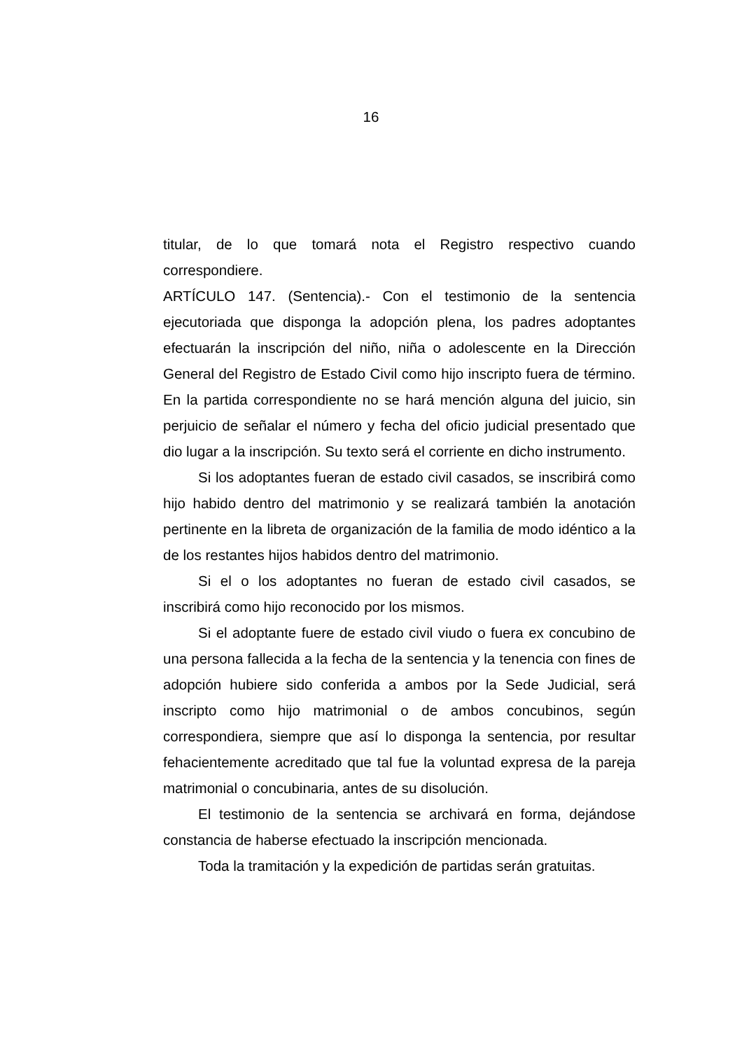16
titular, de lo que tomará nota el Registro respectivo cuando correspondiere.
ARTÍCULO 147. (Sentencia).- Con el testimonio de la sentencia ejecutoriada que disponga la adopción plena, los padres adoptantes efectuarán la inscripción del niño, niña o adolescente en la Dirección General del Registro de Estado Civil como hijo inscripto fuera de término. En la partida correspondiente no se hará mención alguna del juicio, sin perjuicio de señalar el número y fecha del oficio judicial presentado que dio lugar a la inscripción. Su texto será el corriente en dicho instrumento.
Si los adoptantes fueran de estado civil casados, se inscribirá como hijo habido dentro del matrimonio y se realizará también la anotación pertinente en la libreta de organización de la familia de modo idéntico a la de los restantes hijos habidos dentro del matrimonio.
Si el o los adoptantes no fueran de estado civil casados, se inscribirá como hijo reconocido por los mismos.
Si el adoptante fuere de estado civil viudo o fuera ex concubino de una persona fallecida a la fecha de la sentencia y la tenencia con fines de adopción hubiere sido conferida a ambos por la Sede Judicial, será inscripto como hijo matrimonial o de ambos concubinos, según correspondiera, siempre que así lo disponga la sentencia, por resultar fehacientemente acreditado que tal fue la voluntad expresa de la pareja matrimonial o concubinaria, antes de su disolución.
El testimonio de la sentencia se archivará en forma, dejándose constancia de haberse efectuado la inscripción mencionada.
Toda la tramitación y la expedición de partidas serán gratuitas.